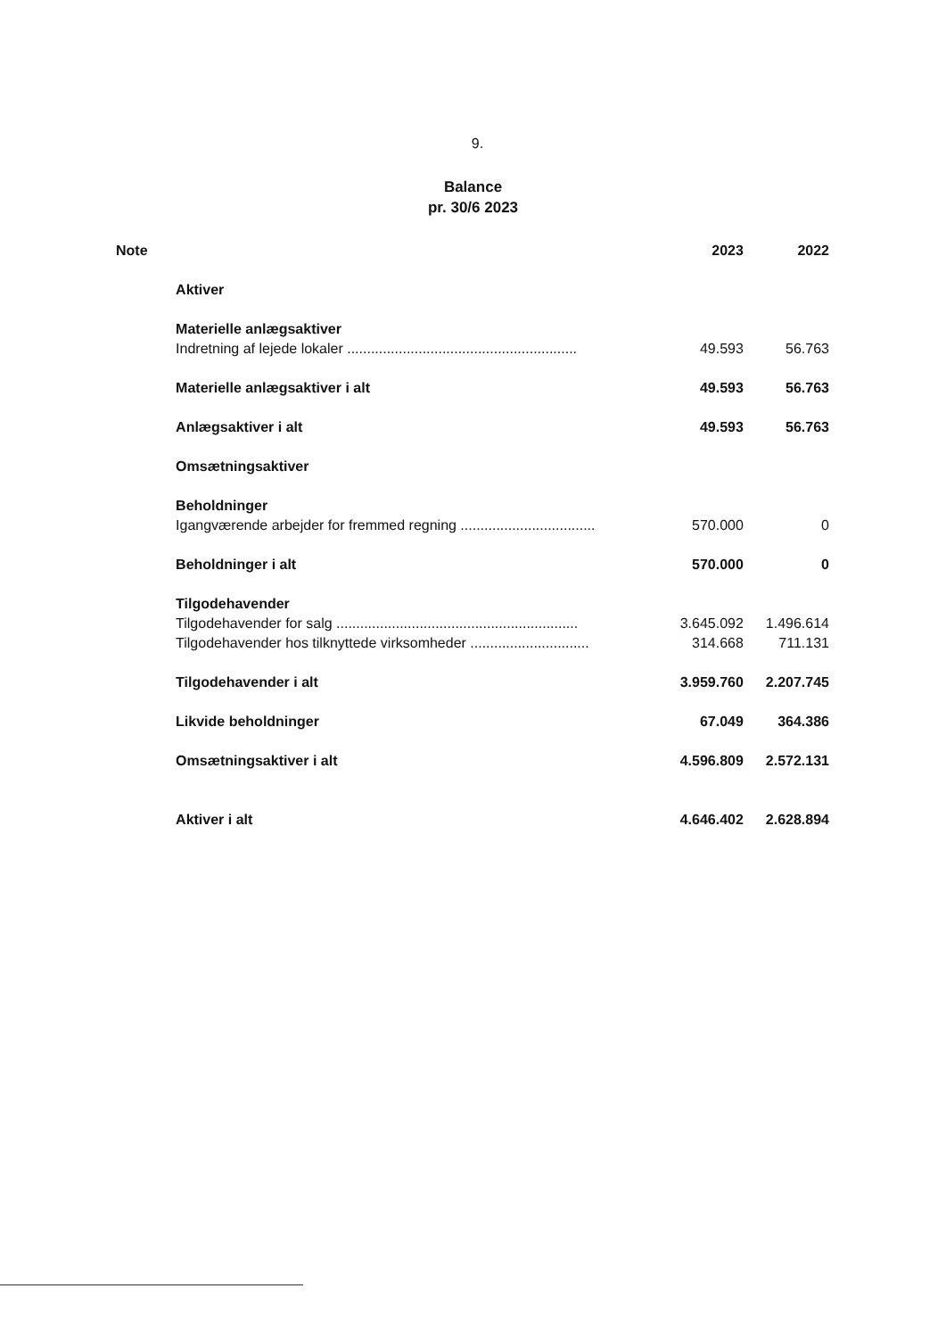9.
Balance
pr. 30/6 2023
| Note | | 2023 | 2022 |
| | Aktiver | | |
| | Materielle anlægsaktiver | | |
| | Indretning af lejede lokaler .......................................................... | 49.593 | 56.763 |
| | Materielle anlægsaktiver i alt | 49.593 | 56.763 |
| | Anlægsaktiver i alt | 49.593 | 56.763 |
| | Omsætningsaktiver | | |
| | Beholdninger | | |
| | Igangværende arbejder for fremmed regning .................................. | 570.000 | 0 |
| | Beholdninger i alt | 570.000 | 0 |
| | Tilgodehavender | | |
| | Tilgodehavender for salg ............................................................. | 3.645.092 | 1.496.614 |
| | Tilgodehavender hos tilknyttede virksomheder .............................. | 314.668 | 711.131 |
| | Tilgodehavender i alt | 3.959.760 | 2.207.745 |
| | Likvide beholdninger | 67.049 | 364.386 |
| | Omsætningsaktiver i alt | 4.596.809 | 2.572.131 |
| | Aktiver i alt | 4.646.402 | 2.628.894 |